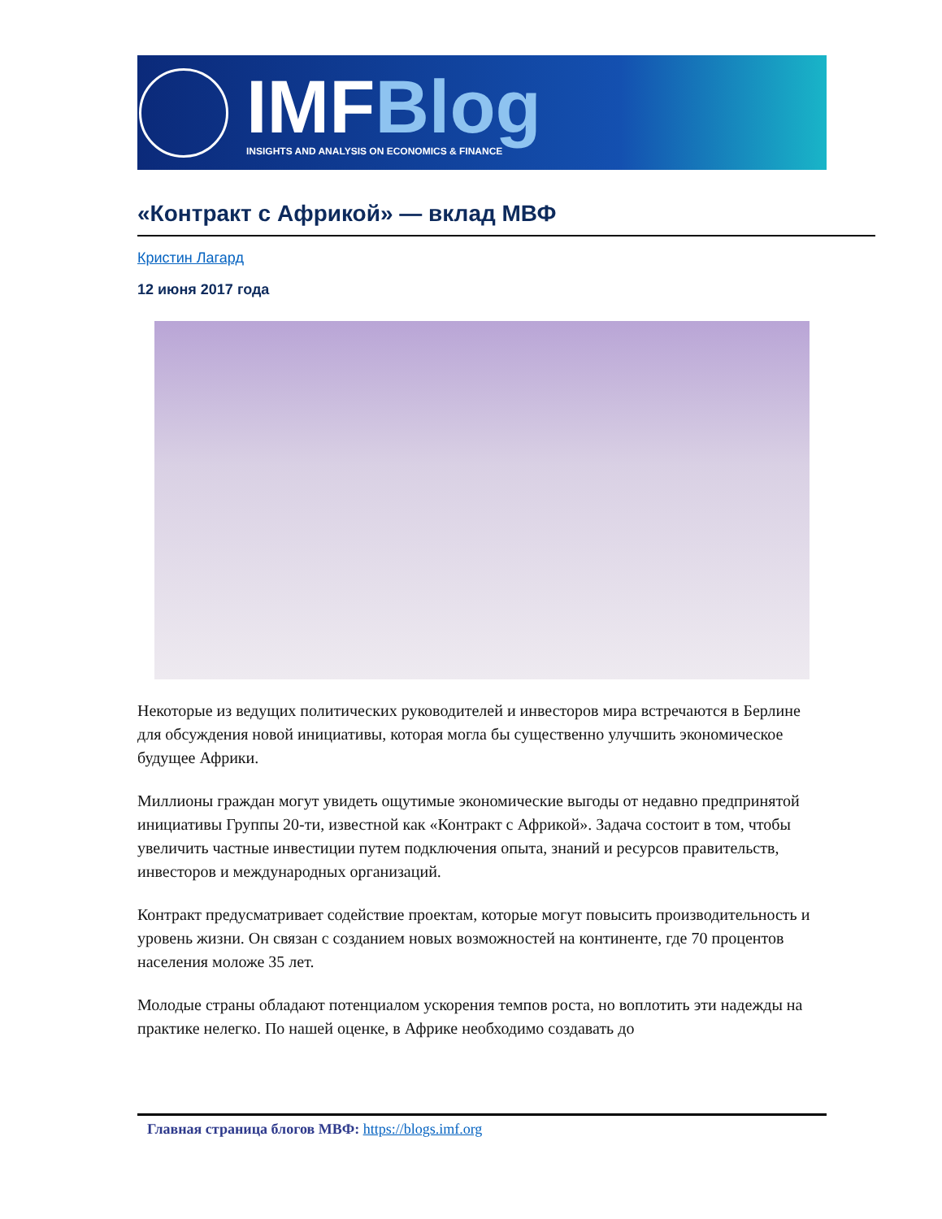IMFBlog
INSIGHTS AND ANALYSIS ON ECONOMICS & FINANCE
«Контракт с Африкой» — вклад МВФ
Кристин Лагард
12 июня 2017 года
Некоторые из ведущих политических руководителей и инвесторов мира встречаются в Берлине для обсуждения новой инициативы, которая могла бы существенно улучшить экономическое будущее Африки.
Миллионы граждан могут увидеть ощутимые экономические выгоды от недавно предпринятой инициативы Группы 20-ти, известной как «Контракт с Африкой». Задача состоит в том, чтобы увеличить частные инвестиции путем подключения опыта, знаний и ресурсов правительств, инвесторов и международных организаций.
Контракт предусматривает содействие проектам, которые могут повысить производительность и уровень жизни. Он связан с созданием новых возможностей на континенте, где 70 процентов населения моложе 35 лет.
Молодые страны обладают потенциалом ускорения темпов роста, но воплотить эти надежды на практике нелегко. По нашей оценке, в Африке необходимо создавать до
Главная страница блогов МВФ: https://blogs.imf.org